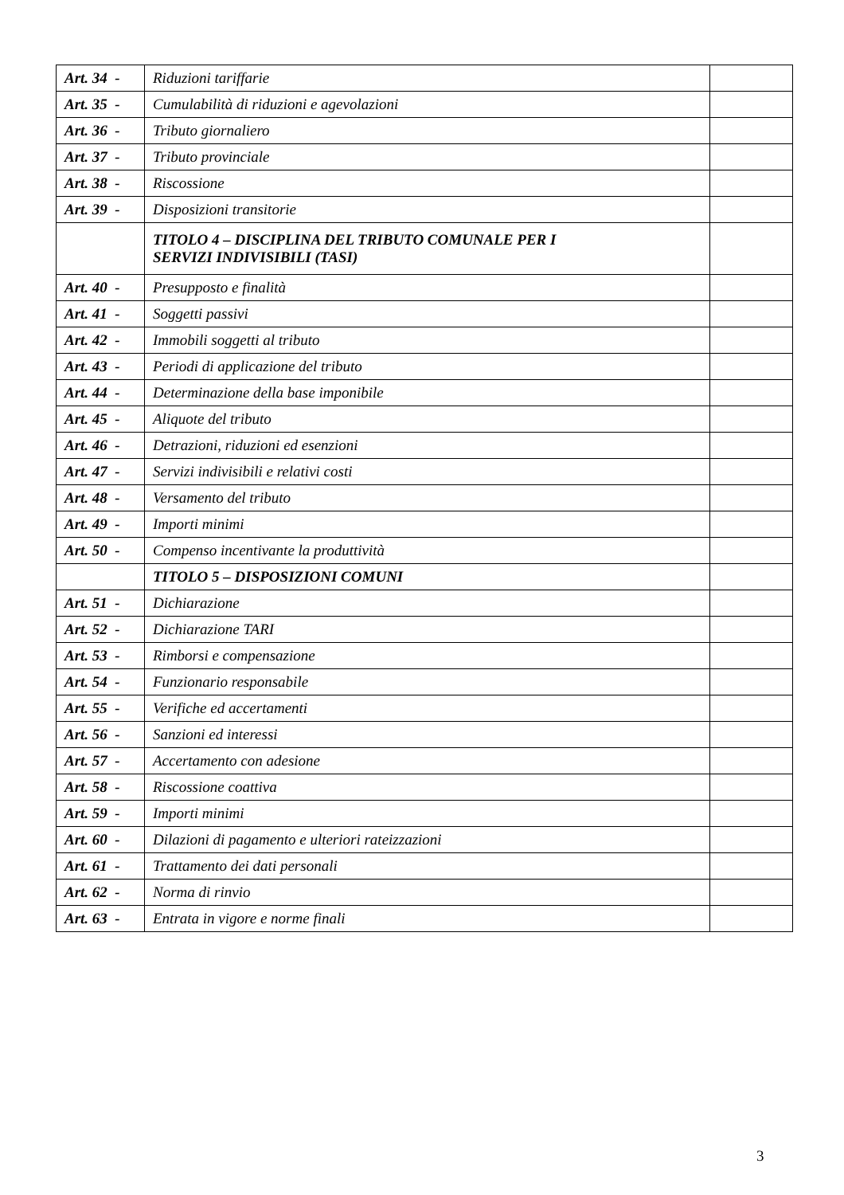| Art. 34 - | Riduzioni tariffarie | |
| Art. 35 - | Cumulabilità di riduzioni e agevolazioni | |
| Art. 36 - | Tributo giornaliero | |
| Art. 37 - | Tributo provinciale | |
| Art. 38 - | Riscossione | |
| Art. 39 - | Disposizioni transitorie | |
| | TITOLO 4 – DISCIPLINA DEL TRIBUTO COMUNALE PER I SERVIZI INDIVISIBILI (TASI) | |
| Art. 40 - | Presupposto e finalità | |
| Art. 41 - | Soggetti passivi | |
| Art. 42 - | Immobili soggetti al tributo | |
| Art. 43 - | Periodi di applicazione del tributo | |
| Art. 44 - | Determinazione della base imponibile | |
| Art. 45 - | Aliquote del tributo | |
| Art. 46 - | Detrazioni, riduzioni ed esenzioni | |
| Art. 47 - | Servizi indivisibili e relativi costi | |
| Art. 48 - | Versamento del tributo | |
| Art. 49 - | Importi minimi | |
| Art. 50 - | Compenso incentivante la produttività | |
| | TITOLO 5 – DISPOSIZIONI COMUNI | |
| Art. 51 - | Dichiarazione | |
| Art. 52 - | Dichiarazione TARI | |
| Art. 53 - | Rimborsi e compensazione | |
| Art. 54 - | Funzionario responsabile | |
| Art. 55 - | Verifiche ed accertamenti | |
| Art. 56 - | Sanzioni ed interessi | |
| Art. 57 - | Accertamento con adesione | |
| Art. 58 - | Riscossione coattiva | |
| Art. 59 - | Importi minimi | |
| Art. 60 - | Dilazioni di pagamento e ulteriori rateizzazioni | |
| Art. 61 - | Trattamento dei dati personali | |
| Art. 62 - | Norma di rinvio | |
| Art. 63 - | Entrata in vigore e norme finali | |
3